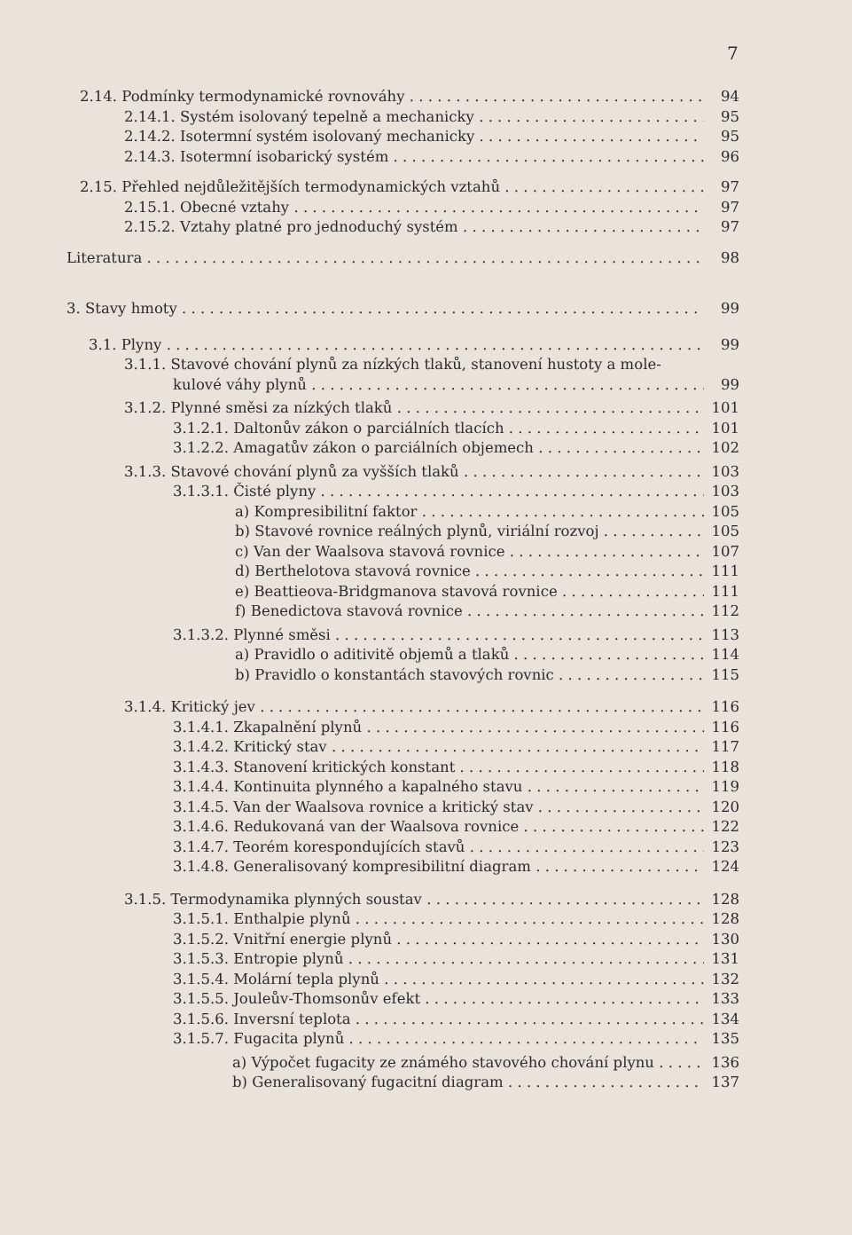7
2.14. Podmínky termodynamické rovnováhy 94
2.14.1. Systém isolovaný tepelně a mechanicky 95
2.14.2. Isotermní systém isolovaný mechanicky 95
2.14.3. Isotermní isobarický systém 96
2.15. Přehled nejdůležitějších termodynamických vztahů 97
2.15.1. Obecné vztahy 97
2.15.2. Vztahy platné pro jednoduchý systém 97
Literatura 98
3. Stavy hmoty 99
3.1. Plyny 99
3.1.1. Stavové chování plynů za nízkých tlaků, stanovení hustoty a mole-
kulové váhy plynů 99
3.1.2. Plynné směsi za nízkých tlaků 101
3.1.2.1. Daltonův zákon o parciálních tlacích 101
3.1.2.2. Amagatův zákon o parciálních objemech 102
3.1.3. Stavové chování plynů za vyšších tlaků 103
3.1.3.1. Čisté plyny 103
a) Kompresibilitní faktor 105
b) Stavové rovnice reálných plynů, viriální rozvoj 105
c) Van der Waalsova stavová rovnice 107
d) Berthelotova stavová rovnice 111
e) Beattieova-Bridgmanova stavová rovnice 111
f) Benedictova stavová rovnice 112
3.1.3.2. Plynné směsi 113
a) Pravidlo o aditivitě objemů a tlaků 114
b) Pravidlo o konstantách stavových rovnic 115
3.1.4. Kritický jev 116
3.1.4.1. Zkapalnění plynů 116
3.1.4.2. Kritický stav 117
3.1.4.3. Stanovení kritických konstant 118
3.1.4.4. Kontinuita plynného a kapalného stavu 119
3.1.4.5. Van der Waalsova rovnice a kritický stav 120
3.1.4.6. Redukovaná van der Waalsova rovnice 122
3.1.4.7. Teorém korespondujících stavů 123
3.1.4.8. Generalisovaný kompresibilitní diagram 124
3.1.5. Termodynamika plynných soustav 128
3.1.5.1. Enthalpie plynů 128
3.1.5.2. Vnitřní energie plynů 130
3.1.5.3. Entropie plynů 131
3.1.5.4. Molární tepla plynů 132
3.1.5.5. Jouleův-Thomsonův efekt 133
3.1.5.6. Inversní teplota 134
3.1.5.7. Fugacita plynů 135
a) Výpočet fugacity ze známého stavového chování plynu 136
b) Generalisovaný fugacitní diagram 137